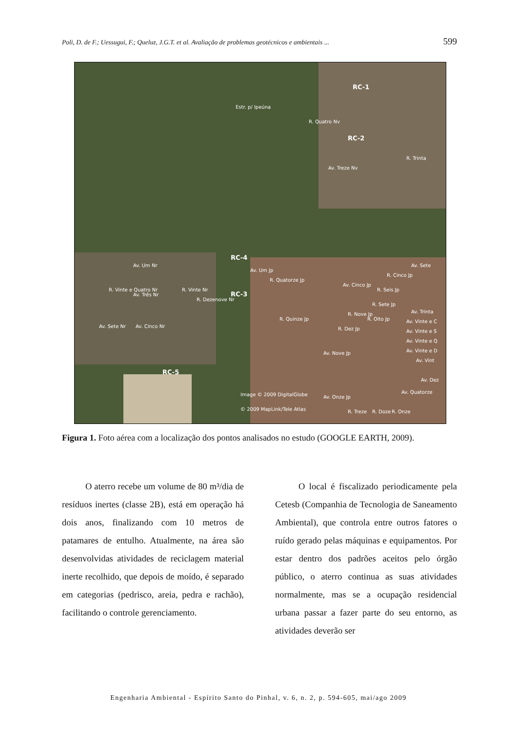Poli, D. de F.; Uessugui, F.; Queluz, J.G.T. et al. Avaliação de problemas geotécnicos e ambientais ... 599
RC-1
RC-2
RC-4
RC-3
RC-5
Estr. p/ Ipeúna
Av. Treze Nv
R. Quatro Nv
R. Trinta
Av. Um Nr
Av. Um Jp
R. Vinte e Quatro Nr
Av. Três Nr
R. Vinte Nr
R. Dezenove Nr
Av. Cinco Nr
Av. Sete Nr
R. Quatorze Jp
R. Quinze Jp
Av. Cinco Jp
R. Cinco Jp
R. Seis Jp
R. Sete Jp
R. Oito Jp
R. Nove Jp
R. Dez Jp
Av. Sete
Av. Trinta
Av. Vinte e C
Av. Vinte e S
Av. Vinte e Q
Av. Vinte e D
Av. Vint
Av. Nove Jp
Av. Dez
Av. Quatorze
Image © 2009 DigitalGlobe
Av. Onze Jp
© 2009 MapLink/Tele Atlas
R. Treze
R. Doze
R. Onze
Figura 1. Foto aérea com a localização dos pontos analisados no estudo (GOOGLE EARTH, 2009).
O aterro recebe um volume de 80 m³/dia de resíduos inertes (classe 2B), está em operação há dois anos, finalizando com 10 metros de patamares de entulho. Atualmente, na área são desenvolvidas atividades de reciclagem material inerte recolhido, que depois de moído, é separado em categorias (pedrisco, areia, pedra e rachão), facilitando o controle gerenciamento.
O local é fiscalizado periodicamente pela Cetesb (Companhia de Tecnologia de Saneamento Ambiental), que controla entre outros fatores o ruído gerado pelas máquinas e equipamentos. Por estar dentro dos padrões aceitos pelo órgão público, o aterro continua as suas atividades normalmente, mas se a ocupação residencial urbana passar a fazer parte do seu entorno, as atividades deverão ser
Engenharia Ambiental - Espírito Santo do Pinhal, v. 6, n. 2, p. 594-605, mai/ago 2009